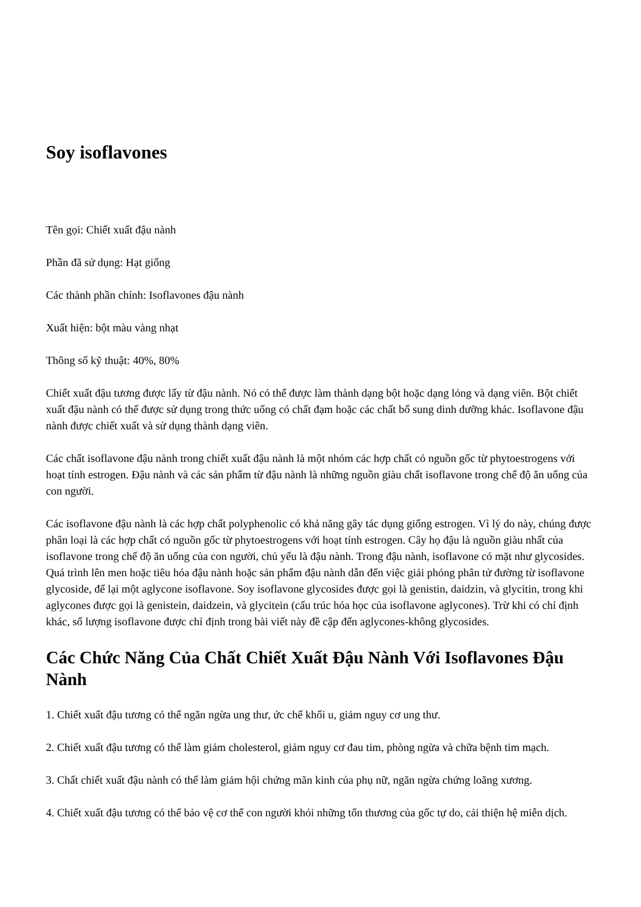Soy isoflavones
Tên gọi: Chiết xuất đậu nành
Phần đã sử dụng: Hạt giống
Các thành phần chính: Isoflavones đậu nành
Xuất hiện: bột màu vàng nhạt
Thông số kỹ thuật: 40%, 80%
Chiết xuất đậu tương được lấy từ đậu nành. Nó có thể được làm thành dạng bột hoặc dạng lỏng và dạng viên. Bột chiết xuất đậu nành có thể được sử dụng trong thức uống có chất đạm hoặc các chất bổ sung dinh dưỡng khác. Isoflavone đậu nành được chiết xuất và sử dụng thành dạng viên.
Các chất isoflavone đậu nành trong chiết xuất đậu nành là một nhóm các hợp chất có nguồn gốc từ phytoestrogens với hoạt tính estrogen. Đậu nành và các sản phẩm từ đậu nành là những nguồn giàu chất isoflavone trong chế độ ăn uống của con người.
Các isoflavone đậu nành là các hợp chất polyphenolic có khả năng gây tác dụng giống estrogen. Vì lý do này, chúng được phân loại là các hợp chất có nguồn gốc từ phytoestrogens với hoạt tính estrogen. Cây họ đậu là nguồn giàu nhất của isoflavone trong chế độ ăn uống của con người, chủ yếu là đậu nành. Trong đậu nành, isoflavone có mặt như glycosides. Quá trình lên men hoặc tiêu hóa đậu nành hoặc sản phẩm đậu nành dẫn đến việc giải phóng phân tử đường từ isoflavone glycoside, để lại một aglycone isoflavone. Soy isoflavone glycosides được gọi là genistin, daidzin, và glycitin, trong khi aglycones được gọi là genistein, daidzein, và glycitein (cấu trúc hóa học của isoflavone aglycones). Trừ khi có chỉ định khác, số lượng isoflavone được chỉ định trong bài viết này đề cập đến aglycones-không glycosides.
Các Chức Năng Của Chất Chiết Xuất Đậu Nành Với Isoflavones Đậu Nành
1. Chiết xuất đậu tương có thể ngăn ngừa ung thư, ức chế khối u, giảm nguy cơ ung thư.
2. Chiết xuất đậu tương có thể làm giảm cholesterol, giảm nguy cơ đau tim, phòng ngừa và chữa bệnh tim mạch.
3. Chất chiết xuất đậu nành có thể làm giảm hội chứng mãn kinh của phụ nữ, ngăn ngừa chứng loãng xương.
4. Chiết xuất đậu tương có thể bảo vệ cơ thể con người khỏi những tổn thương của gốc tự do, cải thiện hệ miễn dịch.